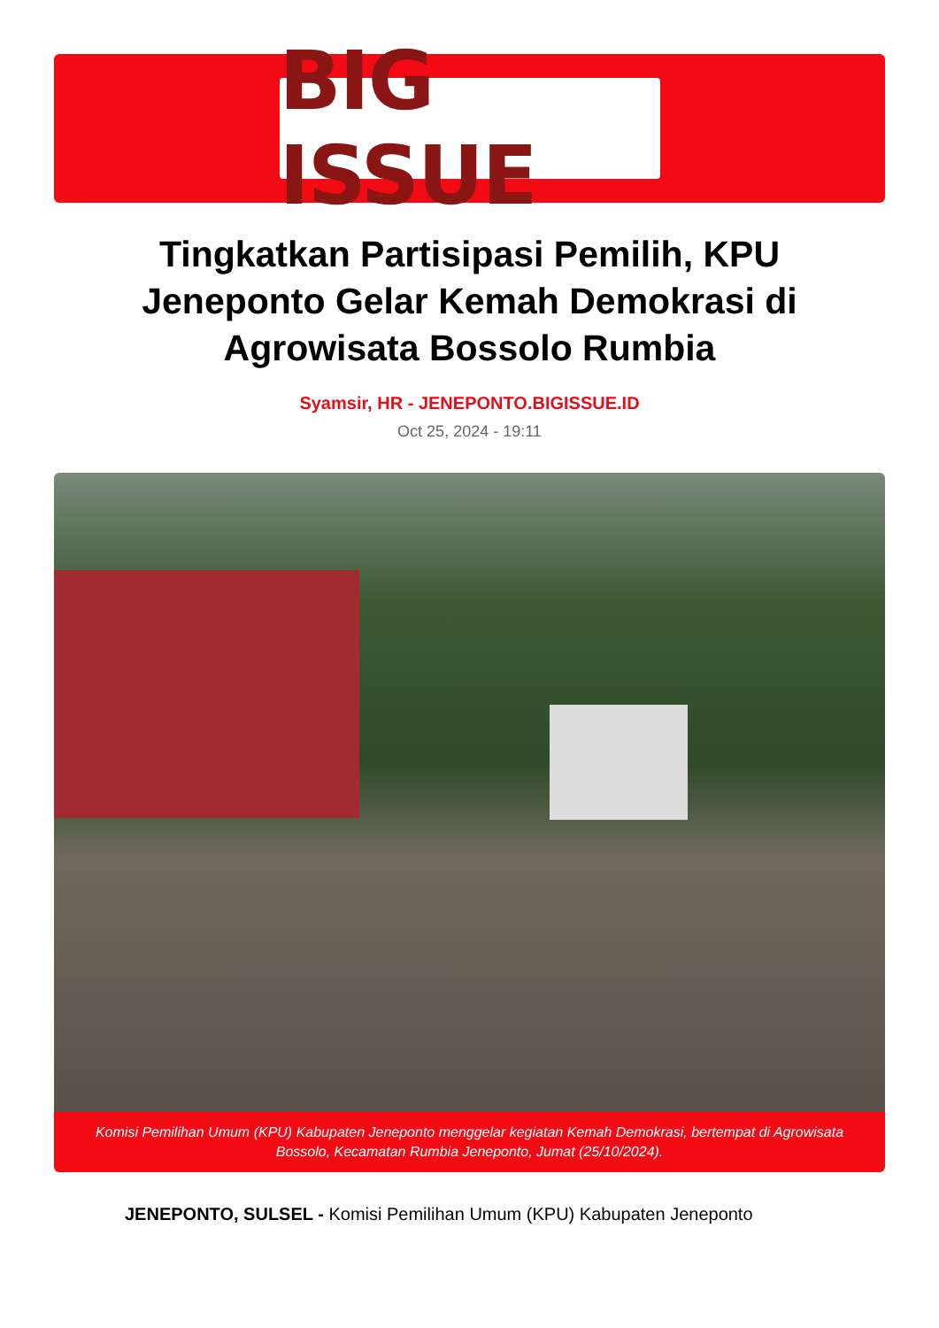BIG ISSUE
Tingkatkan Partisipasi Pemilih, KPU Jeneponto Gelar Kemah Demokrasi di Agrowisata Bossolo Rumbia
Syamsir, HR - JENEPONTO.BIGISSUE.ID
Oct 25, 2024 - 19:11
Komisi Pemilihan Umum (KPU) Kabupaten Jeneponto menggelar kegiatan Kemah Demokrasi, bertempat di Agrowisata Bossolo, Kecamatan Rumbia Jeneponto, Jumat (25/10/2024).
JENEPONTO, SULSEL - Komisi Pemilihan Umum (KPU) Kabupaten Jeneponto